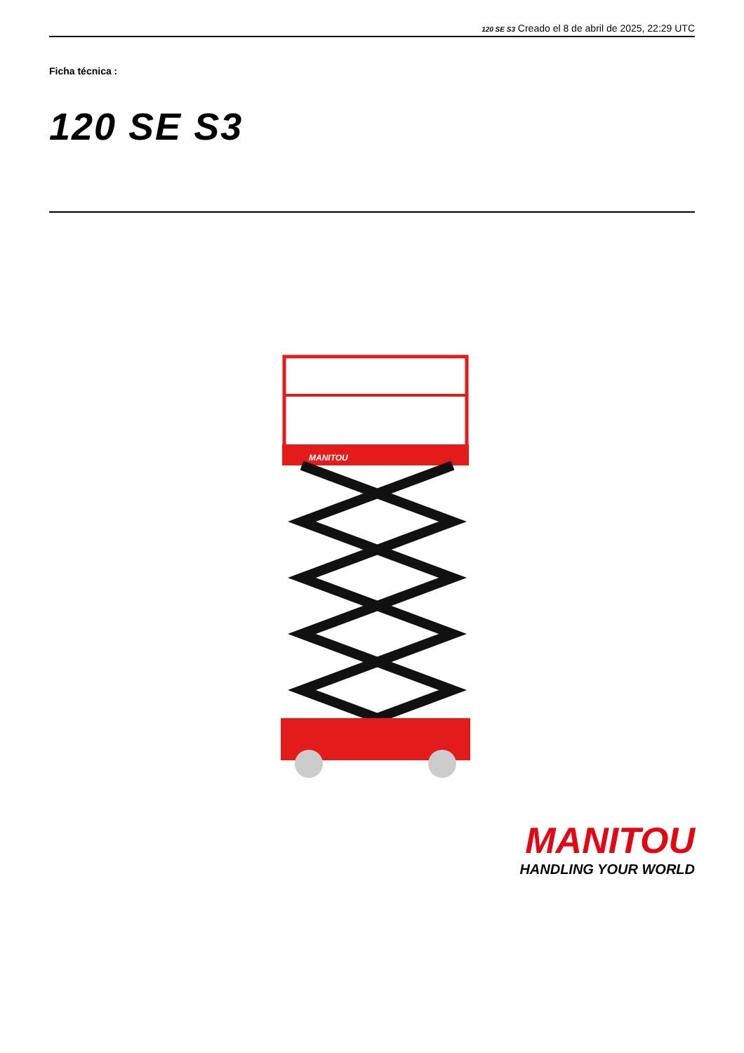120 SE S3 Creado el 8 de abril de 2025, 22:29 UTC
Ficha técnica :
120 SE S3
MANITOU
MANITOU
HANDLING YOUR WORLD